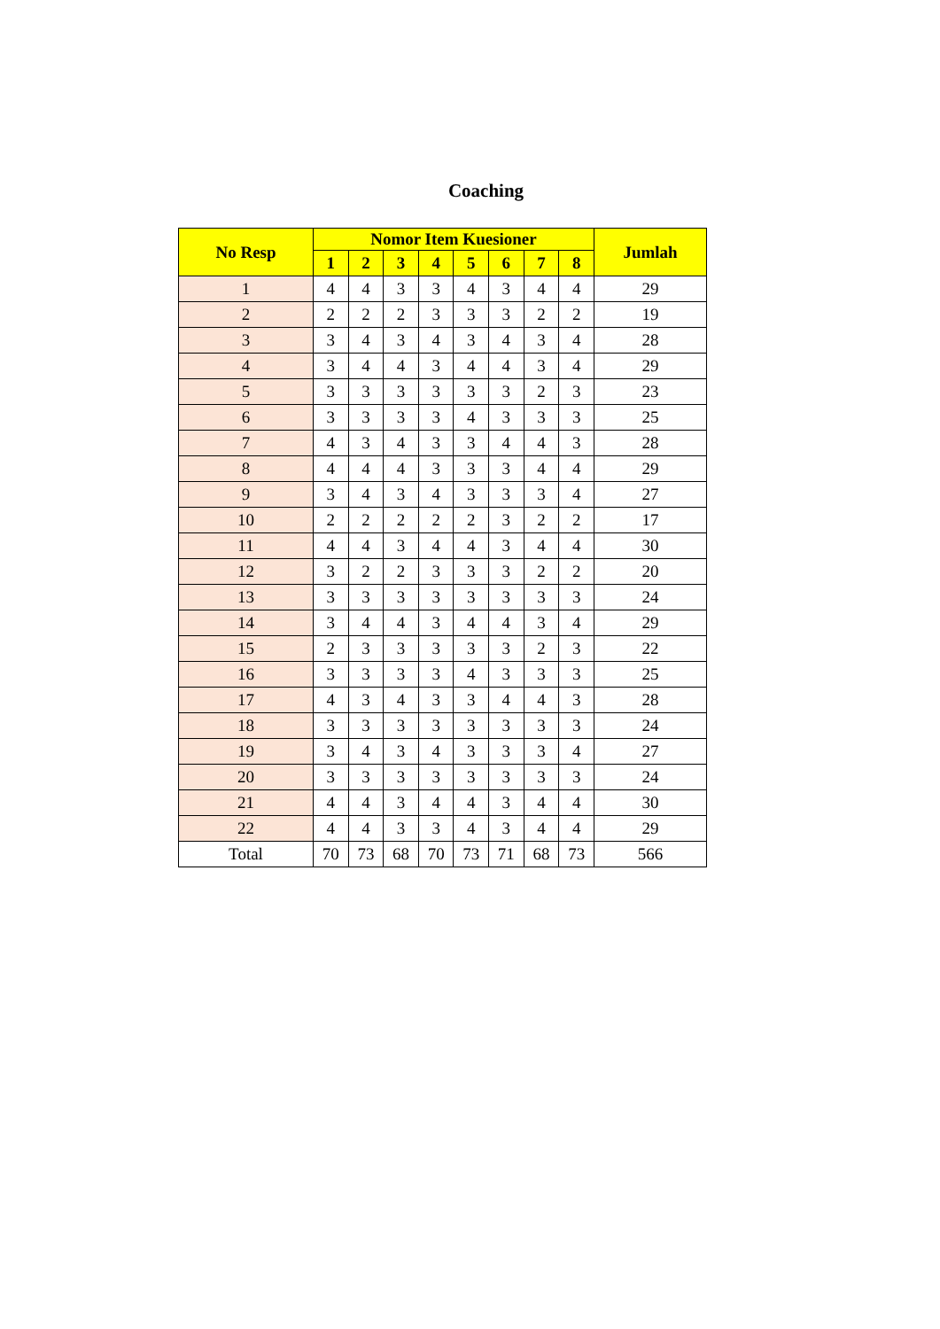Coaching
| No Resp | Nomor Item Kuesioner | | | | | | | | Jumlah |
| --- | --- | --- | --- | --- | --- | --- | --- | --- | --- |
| | 1 | 2 | 3 | 4 | 5 | 6 | 7 | 8 | |
| 1 | 4 | 4 | 3 | 3 | 4 | 3 | 4 | 4 | 29 |
| 2 | 2 | 2 | 2 | 3 | 3 | 3 | 2 | 2 | 19 |
| 3 | 3 | 4 | 3 | 4 | 3 | 4 | 3 | 4 | 28 |
| 4 | 3 | 4 | 4 | 3 | 4 | 4 | 3 | 4 | 29 |
| 5 | 3 | 3 | 3 | 3 | 3 | 3 | 2 | 3 | 23 |
| 6 | 3 | 3 | 3 | 3 | 4 | 3 | 3 | 3 | 25 |
| 7 | 4 | 3 | 4 | 3 | 3 | 4 | 4 | 3 | 28 |
| 8 | 4 | 4 | 4 | 3 | 3 | 3 | 4 | 4 | 29 |
| 9 | 3 | 4 | 3 | 4 | 3 | 3 | 3 | 4 | 27 |
| 10 | 2 | 2 | 2 | 2 | 2 | 3 | 2 | 2 | 17 |
| 11 | 4 | 4 | 3 | 4 | 4 | 3 | 4 | 4 | 30 |
| 12 | 3 | 2 | 2 | 3 | 3 | 3 | 2 | 2 | 20 |
| 13 | 3 | 3 | 3 | 3 | 3 | 3 | 3 | 3 | 24 |
| 14 | 3 | 4 | 4 | 3 | 4 | 4 | 3 | 4 | 29 |
| 15 | 2 | 3 | 3 | 3 | 3 | 3 | 2 | 3 | 22 |
| 16 | 3 | 3 | 3 | 3 | 4 | 3 | 3 | 3 | 25 |
| 17 | 4 | 3 | 4 | 3 | 3 | 4 | 4 | 3 | 28 |
| 18 | 3 | 3 | 3 | 3 | 3 | 3 | 3 | 3 | 24 |
| 19 | 3 | 4 | 3 | 4 | 3 | 3 | 3 | 4 | 27 |
| 20 | 3 | 3 | 3 | 3 | 3 | 3 | 3 | 3 | 24 |
| 21 | 4 | 4 | 3 | 4 | 4 | 3 | 4 | 4 | 30 |
| 22 | 4 | 4 | 3 | 3 | 4 | 3 | 4 | 4 | 29 |
| Total | 70 | 73 | 68 | 70 | 73 | 71 | 68 | 73 | 566 |